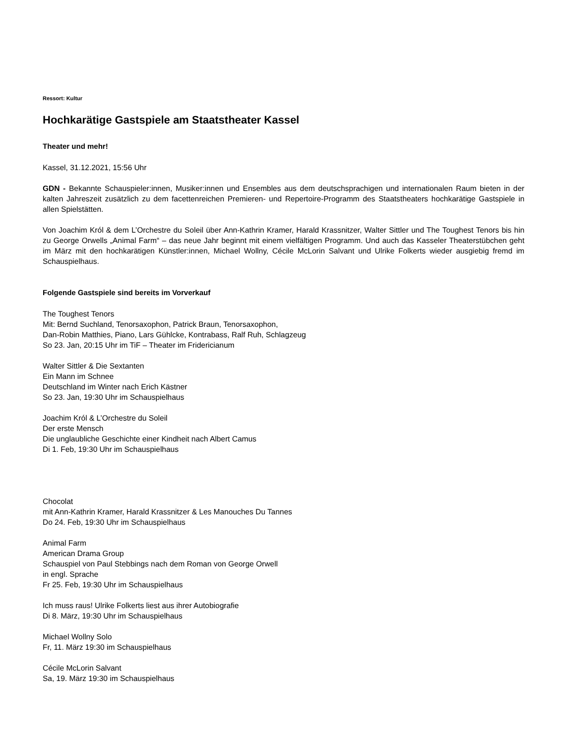Ressort: Kultur
Hochkarätige Gastspiele am Staatstheater Kassel
Theater und mehr!
Kassel, 31.12.2021, 15:56 Uhr
GDN - Bekannte Schauspieler:innen, Musiker:innen und Ensembles aus dem deutschsprachigen und internationalen Raum bieten in der kalten Jahreszeit zusätzlich zu dem facettenreichen Premieren- und Repertoire-Programm des Staatstheaters hochkarätige Gastspiele in allen Spielstätten.
Von Joachim Król & dem L’Orchestre du Soleil über Ann-Kathrin Kramer, Harald Krassnitzer, Walter Sittler und The Toughest Tenors bis hin zu George Orwells „Animal Farm“ – das neue Jahr beginnt mit einem vielfältigen Programm. Und auch das Kasseler Theaterstübchen geht im März mit den hochkarätigen Künstler:innen, Michael Wollny, Cécile McLorin Salvant und Ulrike Folkerts wieder ausgiebig fremd im Schauspielhaus.
Folgende Gastspiele sind bereits im Vorverkauf
The Toughest Tenors
Mit: Bernd Suchland, Tenorsaxophon, Patrick Braun, Tenorsaxophon,
Dan-Robin Matthies, Piano, Lars Gühlcke, Kontrabass, Ralf Ruh, Schlagzeug
So 23. Jan, 20:15 Uhr im TiF – Theater im Fridericianum
Walter Sittler & Die Sextanten
Ein Mann im Schnee
Deutschland im Winter nach Erich Kästner
So 23. Jan, 19:30 Uhr im Schauspielhaus
Joachim Król & L’Orchestre du Soleil
Der erste Mensch
Die unglaubliche Geschichte einer Kindheit nach Albert Camus
Di 1. Feb, 19:30 Uhr im Schauspielhaus
Chocolat
mit Ann-Kathrin Kramer, Harald Krassnitzer & Les Manouches Du Tannes
Do 24. Feb, 19:30 Uhr im Schauspielhaus
Animal Farm
American Drama Group
Schauspiel von Paul Stebbings nach dem Roman von George Orwell
in engl. Sprache
Fr 25. Feb, 19:30 Uhr im Schauspielhaus
Ich muss raus! Ulrike Folkerts liest aus ihrer Autobiografie
Di 8. März, 19:30 Uhr im Schauspielhaus
Michael Wollny Solo
Fr, 11. März 19:30 im Schauspielhaus
Cécile McLorin Salvant
Sa, 19. März 19:30 im Schauspielhaus